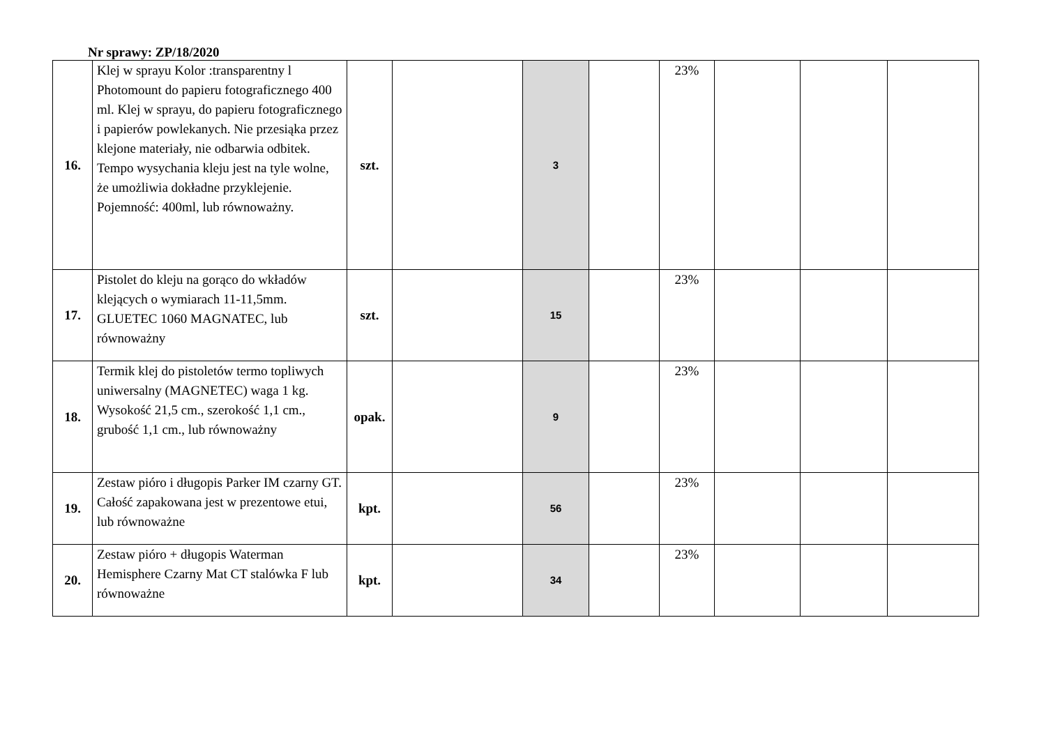Nr sprawy: ZP/18/2020
| 16. | Klej w sprayu Kolor :transparentny l Photomount do papieru fotograficznego 400 ml. Klej w sprayu, do papieru fotograficznego i papierów powlekanych. Nie przesiąka przez klejone materiały, nie odbarwia odbitek. Tempo wysychania kleju jest na tyle wolne, że umożliwia dokładne przyklejenie. Pojemność: 400ml, lub równoważny. | szt. | | 3 | | 23% | | | |
| 17. | Pistolet do kleju na gorąco do wkładów klejących o wymiarach 11-11,5mm. GLUETEC 1060 MAGNATEC, lub równoważny | szt. | | 15 | | 23% | | | |
| 18. | Termik klej do pistoletów termo topliwych uniwersalny (MAGNETEC) waga 1 kg. Wysokość 21,5 cm., szerokość 1,1 cm., grubość 1,1 cm., lub równoważny | opak. | | 9 | | 23% | | | |
| 19. | Zestaw pióro i długopis Parker IM czarny GT. Całość zapakowana jest w prezentowe etui, lub równoważne | kpt. | | 56 | | 23% | | | |
| 20. | Zestaw pióro + długopis Waterman Hemisphere Czarny Mat CT stalówka F lub równoważne | kpt. | | 34 | | 23% | | | |